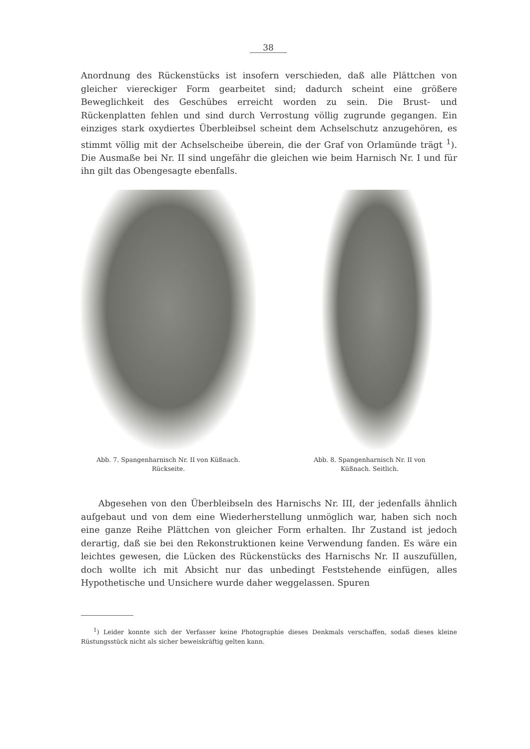38
Anordnung des Rückenstücks ist insofern verschieden, daß alle Plättchen von gleicher viereckiger Form gearbeitet sind; dadurch scheint eine größere Beweglichkeit des Geschübes erreicht worden zu sein. Die Brust- und Rückenplatten fehlen und sind durch Verrostung völlig zugrunde gegangen. Ein einziges stark oxydiertes Überbleibsel scheint dem Achselschutz anzugehören, es stimmt völlig mit der Achselscheibe überein, die der Graf von Orlamünde trägt <sup>1</sup>). Die Ausmaße bei Nr. II sind ungefähr die gleichen wie beim Harnisch Nr. I und für ihn gilt das Obengesagte ebenfalls.
Abb. 7. Spangenharnisch Nr. II von Küßnach.
Rückseite.
Abb. 8. Spangenharnisch Nr. II von
Küßnach. Seitlich.
  Abgesehen von den Überbleibseln des Harnischs Nr. III, der jedenfalls ähnlich aufgebaut und von dem eine Wiederherstellung unmöglich war, haben sich noch eine ganze Reihe Plättchen von gleicher Form erhalten. Ihr Zustand ist jedoch derartig, daß sie bei den Rekonstruktionen keine Verwendung fanden. Es wäre ein leichtes gewesen, die Lücken des Rückenstücks des Harnischs Nr. II auszufüllen, doch wollte ich mit Absicht nur das unbedingt Feststehende einfügen, alles Hypothetische und Unsichere wurde daher weggelassen. Spuren
  <sup>1</sup>) Leider konnte sich der Verfasser keine Photographie dieses Denkmals verschaffen, sodaß dieses kleine Rüstungsstück nicht als sicher beweiskräftig gelten kann.